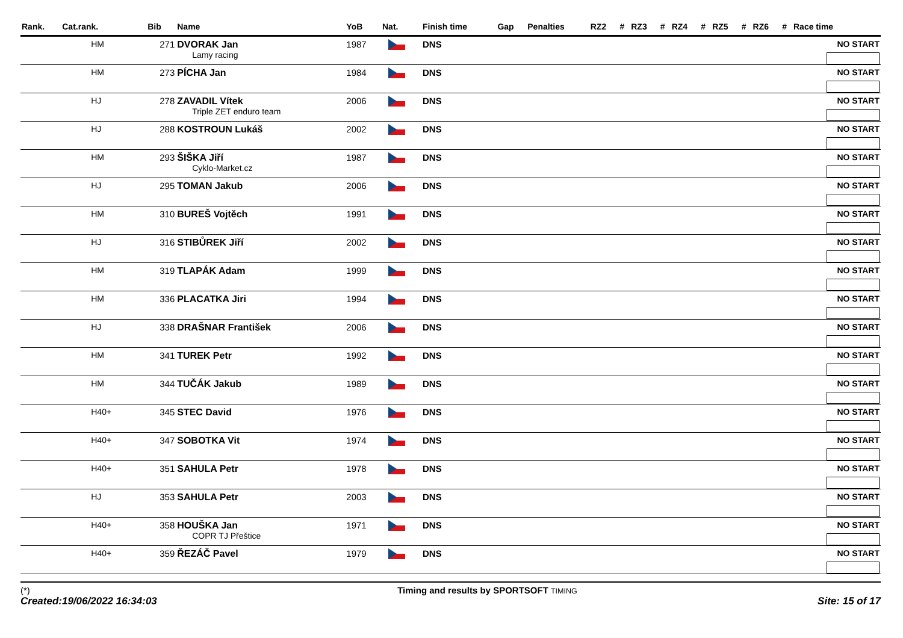| Rank. | Cat.rank. | Bib | Name | YoB | Nat. | Finish time | Gap | Penalties | RZ2 | # | RZ3 | # | RZ4 | # | RZ5 | # | RZ6 | # | Race time |
| --- | --- | --- | --- | --- | --- | --- | --- | --- | --- | --- | --- | --- | --- | --- | --- | --- | --- | --- | --- |
| | HM | 271 | DVORAK Jan Lamy racing | 1987 | | DNS | | | | | | | | | | | | | NO START |
| | HM | 273 | PÍCHA Jan | 1984 | | DNS | | | | | | | | | | | | | NO START |
| | HJ | 278 | ZAVADIL Vítek Triple ZET enduro team | 2006 | | DNS | | | | | | | | | | | | | NO START |
| | HJ | 288 | KOSTROUN Lukáš | 2002 | | DNS | | | | | | | | | | | | | NO START |
| | HM | 293 | ŠIŠKA Jiří Cyklo-Market.cz | 1987 | | DNS | | | | | | | | | | | | | NO START |
| | HJ | 295 | TOMAN Jakub | 2006 | | DNS | | | | | | | | | | | | | NO START |
| | HM | 310 | BUREŠ Vojtěch | 1991 | | DNS | | | | | | | | | | | | | NO START |
| | HJ | 316 | STIBŮREK Jiří | 2002 | | DNS | | | | | | | | | | | | | NO START |
| | HM | 319 | TLAPÁK Adam | 1999 | | DNS | | | | | | | | | | | | | NO START |
| | HM | 336 | PLACATKA Jiri | 1994 | | DNS | | | | | | | | | | | | | NO START |
| | HJ | 338 | DRAŠNAR František | 2006 | | DNS | | | | | | | | | | | | | NO START |
| | HM | 341 | TUREK Petr | 1992 | | DNS | | | | | | | | | | | | | NO START |
| | HM | 344 | TUČÁK Jakub | 1989 | | DNS | | | | | | | | | | | | | NO START |
| | H40+ | 345 | STEC David | 1976 | | DNS | | | | | | | | | | | | | NO START |
| | H40+ | 347 | SOBOTKA Vit | 1974 | | DNS | | | | | | | | | | | | | NO START |
| | H40+ | 351 | SAHULA Petr | 1978 | | DNS | | | | | | | | | | | | | NO START |
| | HJ | 353 | SAHULA Petr | 2003 | | DNS | | | | | | | | | | | | | NO START |
| | H40+ | 358 | HOUŠKA Jan COPR TJ Přeštice | 1971 | | DNS | | | | | | | | | | | | | NO START |
| | H40+ | 359 | ŘEZÁČ Pavel | 1979 | | DNS | | | | | | | | | | | | | NO START |
(*)
Created:19/06/2022 16:34:03
Timing and results by SPORTSOFT TIMING
Site: 15 of 17